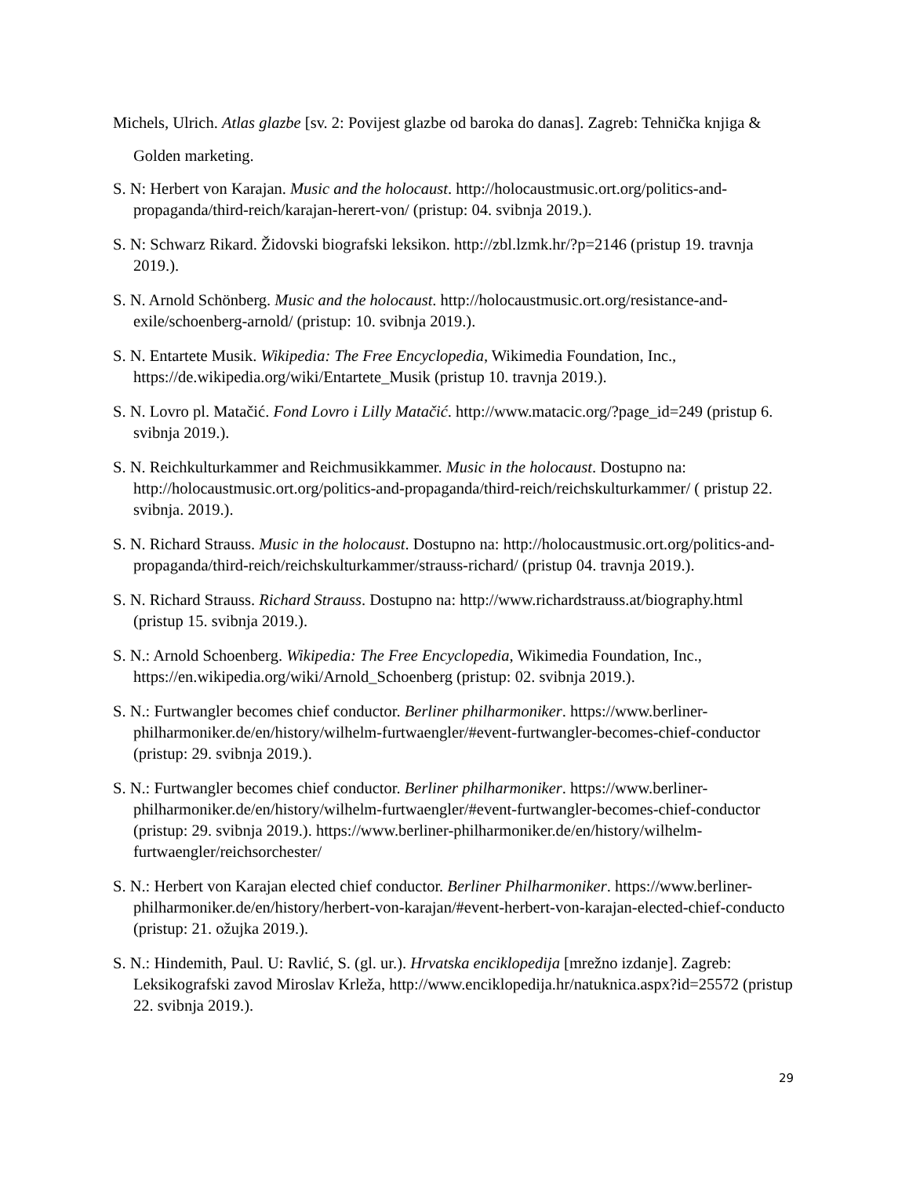Michels, Ulrich. Atlas glazbe [sv. 2: Povijest glazbe od baroka do danas]. Zagreb: Tehnička knjiga & Golden marketing.
S. N: Herbert von Karajan. Music and the holocaust. http://holocaustmusic.ort.org/politics-and-propaganda/third-reich/karajan-herert-von/ (pristup: 04. svibnja 2019.).
S. N: Schwarz Rikard. Židovski biografski leksikon. http://zbl.lzmk.hr/?p=2146 (pristup 19. travnja 2019.).
S. N. Arnold Schönberg. Music and the holocaust. http://holocaustmusic.ort.org/resistance-and-exile/schoenberg-arnold/ (pristup: 10. svibnja 2019.).
S. N. Entartete Musik. Wikipedia: The Free Encyclopedia, Wikimedia Foundation, Inc., https://de.wikipedia.org/wiki/Entartete_Musik (pristup 10. travnja 2019.).
S. N. Lovro pl. Matačić. Fond Lovro i Lilly Matačić. http://www.matacic.org/?page_id=249 (pristup 6. svibnja 2019.).
S. N. Reichkulturkammer and Reichmusikkammer. Music in the holocaust. Dostupno na: http://holocaustmusic.ort.org/politics-and-propaganda/third-reich/reichskulturkammer/ ( pristup 22. svibnja. 2019.).
S. N. Richard Strauss. Music in the holocaust. Dostupno na: http://holocaustmusic.ort.org/politics-and-propaganda/third-reich/reichskulturkammer/strauss-richard/ (pristup 04. travnja 2019.).
S. N. Richard Strauss. Richard Strauss. Dostupno na: http://www.richardstrauss.at/biography.html (pristup 15. svibnja 2019.).
S. N.: Arnold Schoenberg. Wikipedia: The Free Encyclopedia, Wikimedia Foundation, Inc., https://en.wikipedia.org/wiki/Arnold_Schoenberg (pristup: 02. svibnja 2019.).
S. N.: Furtwangler becomes chief conductor. Berliner philharmoniker. https://www.berliner-philharmoniker.de/en/history/wilhelm-furtwaengler/#event-furtwangler-becomes-chief-conductor (pristup: 29. svibnja 2019.).
S. N.: Furtwangler becomes chief conductor. Berliner philharmoniker. https://www.berliner-philharmoniker.de/en/history/wilhelm-furtwaengler/#event-furtwangler-becomes-chief-conductor (pristup: 29. svibnja 2019.). https://www.berliner-philharmoniker.de/en/history/wilhelm-furtwaengler/reichsorchester/
S. N.: Herbert von Karajan elected chief conductor. Berliner Philharmoniker. https://www.berliner-philharmoniker.de/en/history/herbert-von-karajan/#event-herbert-von-karajan-elected-chief-conducto (pristup: 21. ožujka 2019.).
S. N.: Hindemith, Paul. U: Ravlić, S. (gl. ur.). Hrvatska enciklopedija [mrežno izdanje]. Zagreb: Leksikografski zavod Miroslav Krleža, http://www.enciklopedija.hr/natuknica.aspx?id=25572 (pristup 22. svibnja 2019.).
29